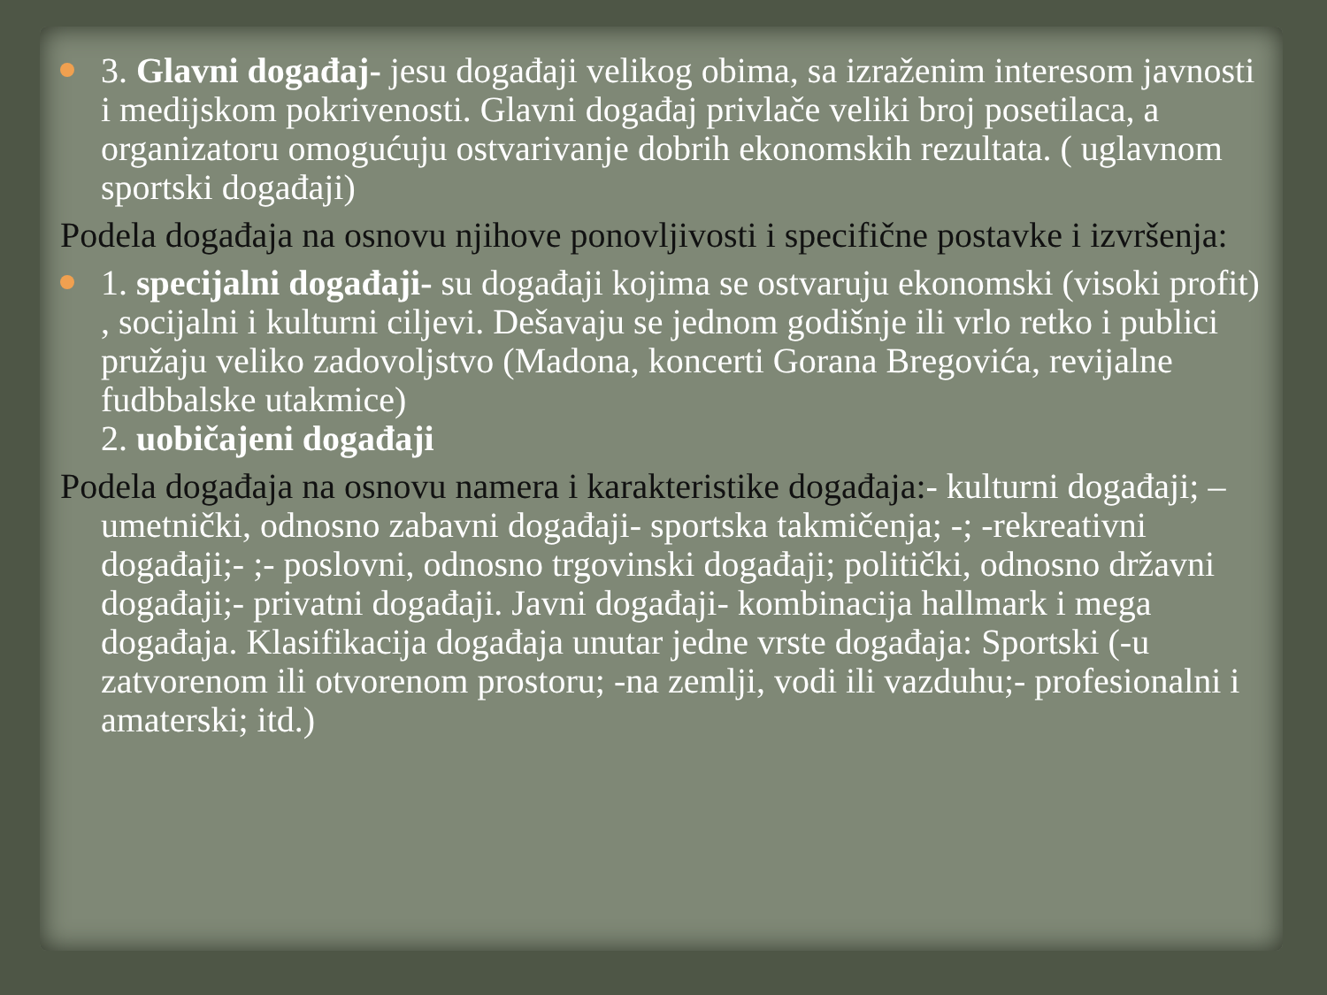3. Glavni događaj- jesu događaji velikog obima, sa izraženim interesom javnosti i medijskom pokrivenosti. Glavni događaj privlače veliki broj posetilaca, a organizatoru omogućuju ostvarivanje dobrih ekonomskih rezultata. ( uglavnom sportski događaji)
Podela događaja na osnovu njihove ponovljivosti i specifične postavke i izvršenja:
1. specijalni događaji- su događaji kojima se ostvaruju ekonomski (visoki profit) , socijalni i kulturni ciljevi. Dešavaju se jednom godišnje ili vrlo retko i publici pružaju veliko zadovoljstvo (Madona, koncerti Gorana Bregovića, revijalne fudbbalske utakmice)
2. uobičajeni događaji
Podela događaja na osnovu namera i karakteristike događaja:- kulturni događaji; – umetnički, odnosno zabavni događaji- sportska takmičenja; -; -rekreativni događaji;- ;- poslovni, odnosno trgovinski događaji; politički, odnosno državni događaji;- privatni događaji. Javni događaji- kombinacija hallmark i mega događaja. Klasifikacija događaja unutar jedne vrste događaja: Sportski (-u zatvorenom ili otvorenom prostoru; -na zemlji, vodi ili vazduhu;- profesionalni i amaterski; itd.)